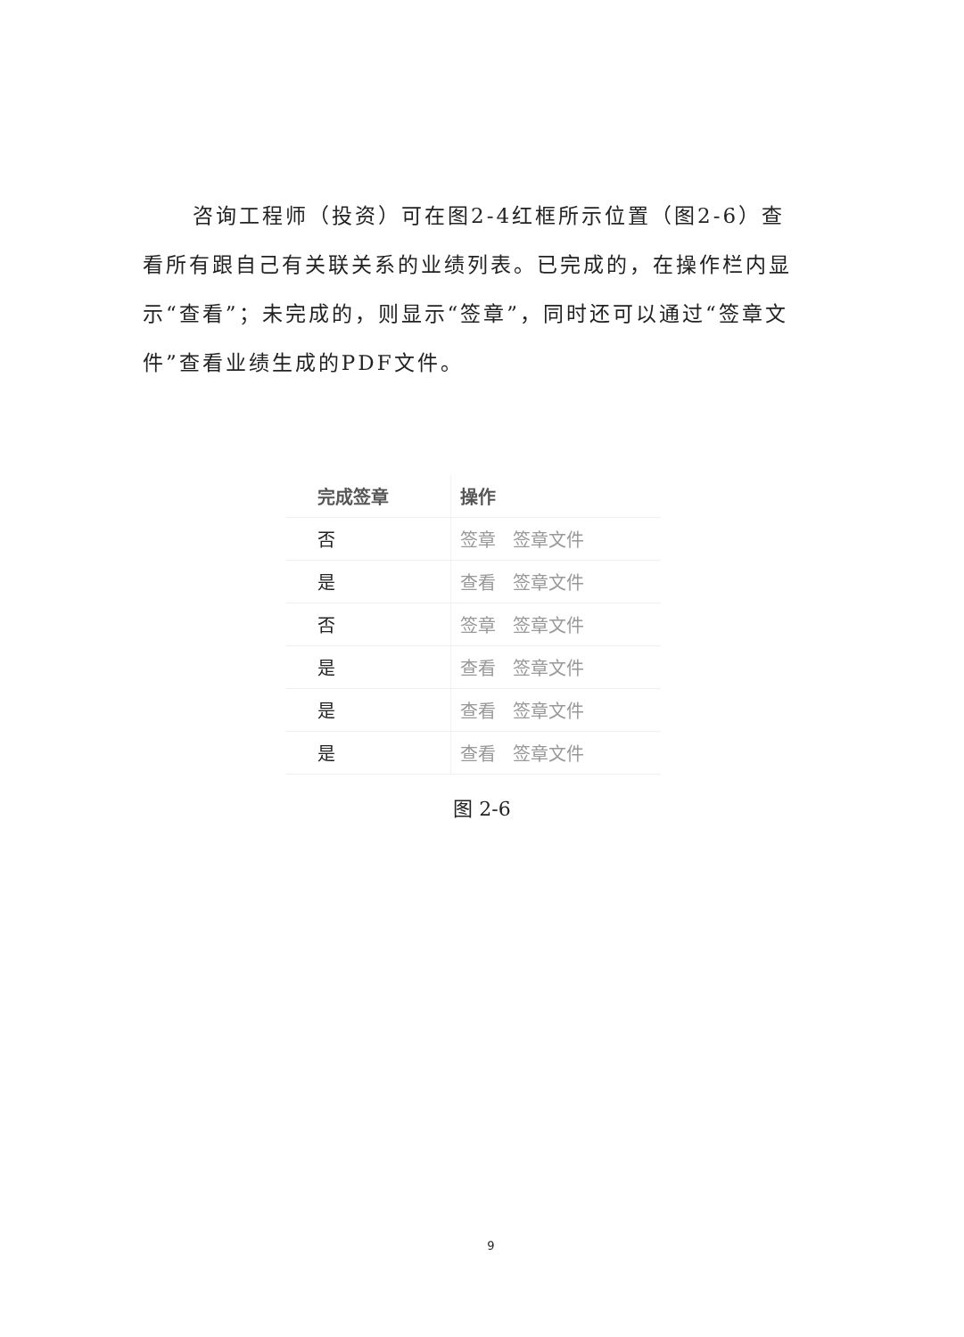咨询工程师（投资）可在图2-4红框所示位置（图2-6）查看所有跟自己有关联关系的业绩列表。已完成的，在操作栏内显示“查看”；未完成的，则显示“签章”，同时还可以通过“签章文件”查看业绩生成的PDF文件。
| 完成签章 | 操作 |
| --- | --- |
| 否 | 签章 签章文件 |
| 是 | 查看 签章文件 |
| 否 | 签章 签章文件 |
| 是 | 查看 签章文件 |
| 是 | 查看 签章文件 |
| 是 | 查看 签章文件 |
图 2-6
9